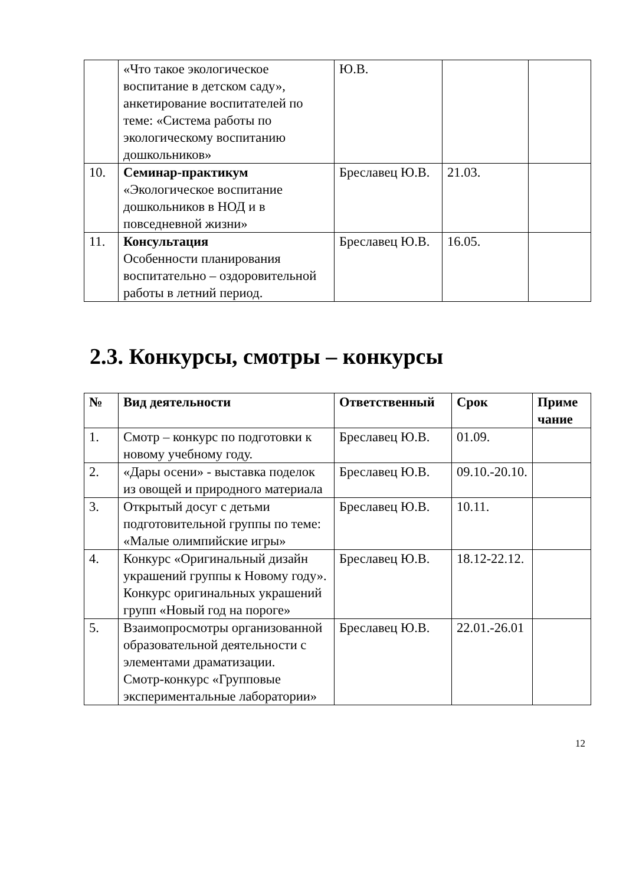| | «Что такое экологическое воспитание в детском саду», анкетирование воспитателей по теме: «Система работы по экологическому воспитанию дошкольников» | Ю.В. | | |
| 10. | Семинар-практикум «Экологическое воспитание дошкольников в НОД и в повседневной жизни» | Бреславец Ю.В. | 21.03. | |
| 11. | Консультация Особенности планирования воспитательно – оздоровительной работы в летний период. | Бреславец Ю.В. | 16.05. | |
2.3. Конкурсы, смотры – конкурсы
| № | Вид деятельности | Ответственный | Срок | Приме чание |
| --- | --- | --- | --- | --- |
| 1. | Смотр – конкурс по подготовки к новому учебному году. | Бреславец Ю.В. | 01.09. | |
| 2. | «Дары осени» - выставка поделок из овощей и природного материала | Бреславец Ю.В. | 09.10.-20.10. | |
| 3. | Открытый досуг с детьми подготовительной группы по теме: «Малые олимпийские игры» | Бреславец Ю.В. | 10.11. | |
| 4. | Конкурс «Оригинальный дизайн украшений группы к Новому году». Конкурс оригинальных украшений групп «Новый год на пороге» | Бреславец Ю.В. | 18.12-22.12. | |
| 5. | Взаимопросмотры организованной образовательной деятельности с элементами драматизации. Смотр-конкурс «Групповые экспериментальные лаборатории» | Бреславец Ю.В. | 22.01.-26.01 | |
12